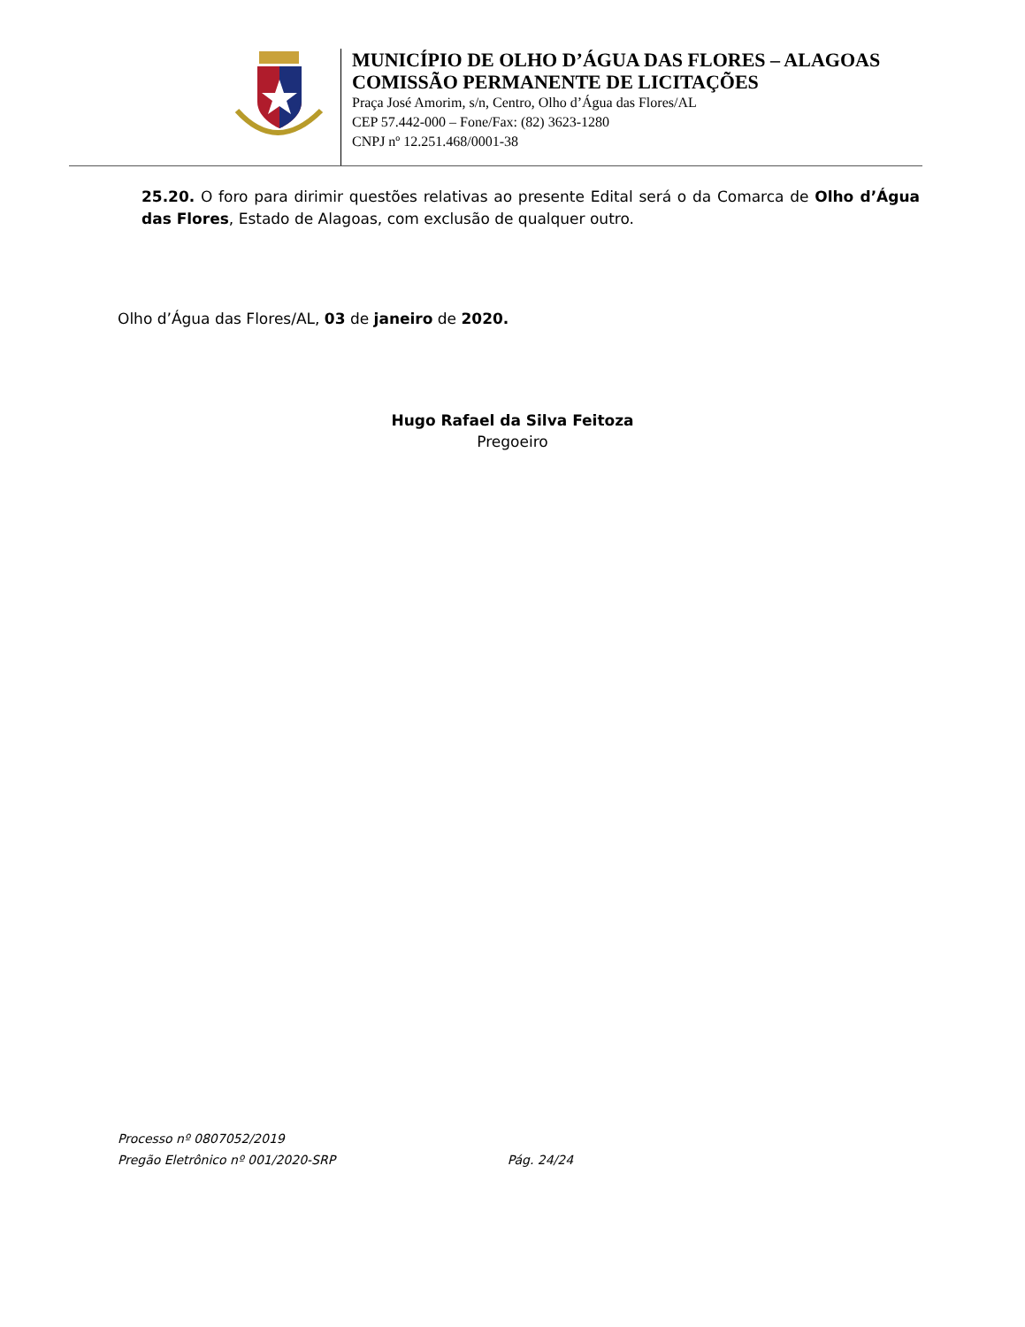MUNICÍPIO DE OLHO D’ÁGUA DAS FLORES – ALAGOAS
COMISSÃO PERMANENTE DE LICITAÇÕES
Praça José Amorim, s/n, Centro, Olho d’Água das Flores/AL
CEP 57.442-000 – Fone/Fax: (82) 3623-1280
CNPJ nº 12.251.468/0001-38
25.20. O foro para dirimir questões relativas ao presente Edital será o da Comarca de Olho d’Água das Flores, Estado de Alagoas, com exclusão de qualquer outro.
Olho d’Água das Flores/AL, 03 de janeiro de 2020.
Hugo Rafael da Silva Feitoza
Pregoeiro
Processo nº 0807052/2019
Pregão Eletrônico nº 001/2020-SRP Pág. 24/24